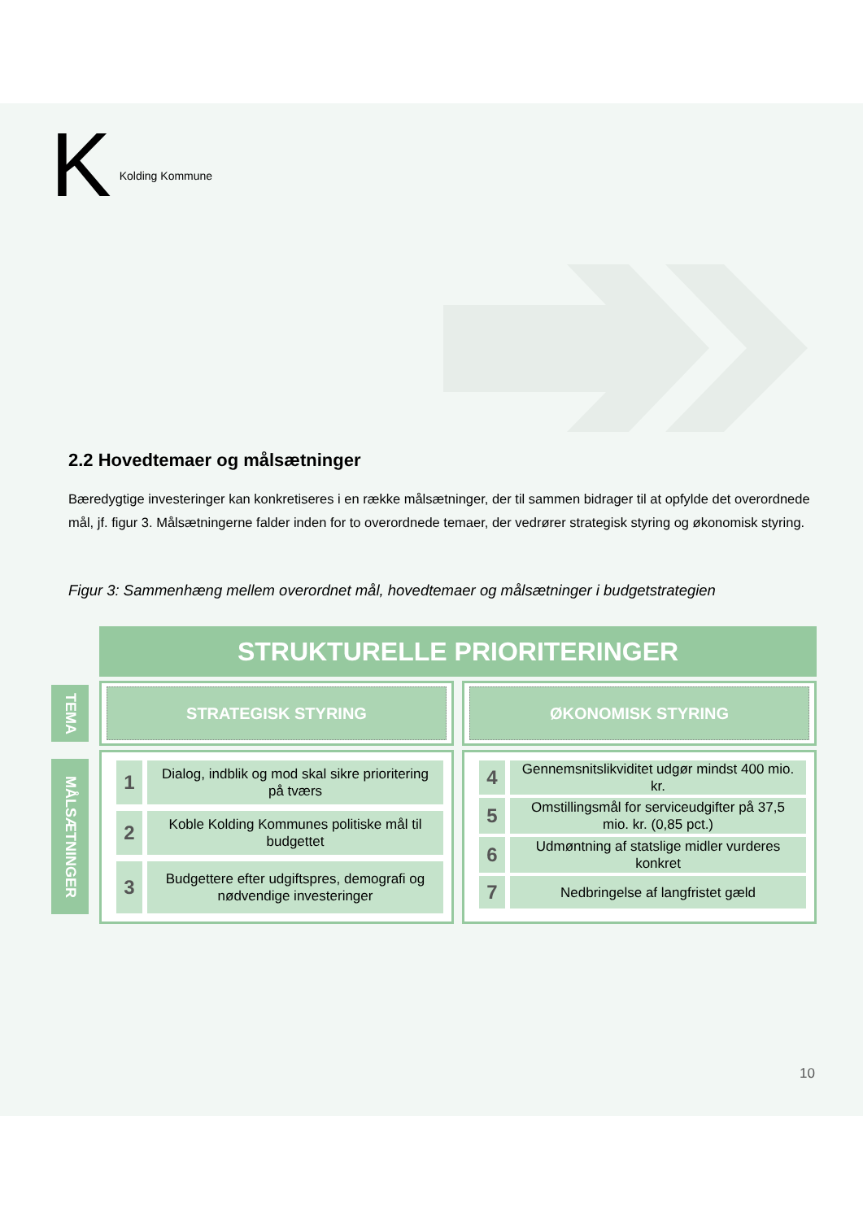K Kolding Kommune
2.2 Hovedtemaer og målsætninger
Bæredygtige investeringer kan konkretiseres i en række målsætninger, der til sammen bidrager til at opfylde det overordnede mål, jf. figur 3. Målsætningerne falder inden for to overordnede temaer, der vedrører strategisk styring og økonomisk styring.
Figur 3: Sammenhæng mellem overordnet mål, hovedtemaer og målsætninger i budgetstrategien
STRUKTURELLE PRIORITERINGER
TEMA
STRATEGISK STYRING
ØKONOMISK STYRING
MÅLSÆTNINGER
1
Dialog, indblik og mod skal sikre prioritering på tværs
2
Koble Kolding Kommunes politiske mål til budgettet
3
Budgettere efter udgiftspres, demografi og nødvendige investeringer
4
Gennemsnitslikviditet udgør mindst 400 mio. kr.
5
Omstillingsmål for serviceudgifter på 37,5 mio. kr. (0,85 pct.)
6
Udmøntning af statslige midler vurderes konkret
7
Nedbringelse af langfristet gæld
10